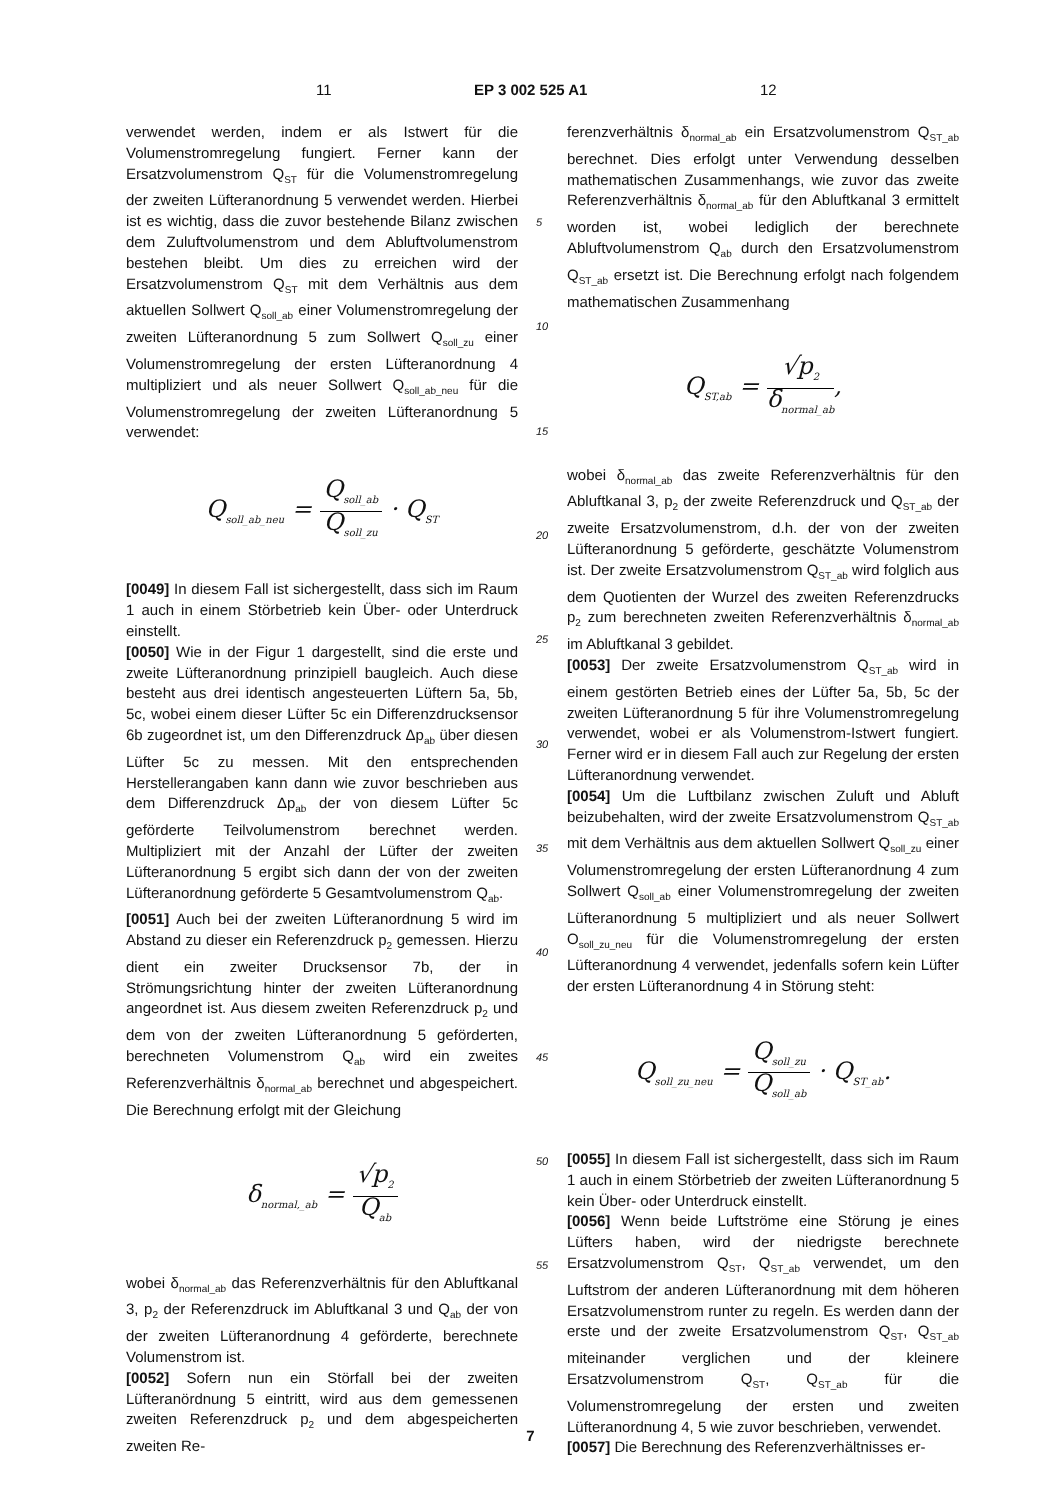11 EP 3 002 525 A1 12
verwendet werden, indem er als Istwert für die Volumenstromregelung fungiert. Ferner kann der Ersatzvolumenstrom Q<sub>ST</sub> für die Volumenstromregelung der zweiten Lüfteranordnung 5 verwendet werden. Hierbei ist es wichtig, dass die zuvor bestehende Bilanz zwischen dem Zuluftvolumenstrom und dem Abluftvolumenstrom bestehen bleibt. Um dies zu erreichen wird der Ersatzvolumenstrom Q<sub>ST</sub> mit dem Verhältnis aus dem aktuellen Sollwert Q<sub>soll_ab</sub> einer Volumenstromregelung der zweiten Lüfteranordnung 5 zum Sollwert Q<sub>soll_zu</sub> einer Volumenstromregelung der ersten Lüfteranordnung 4 multipliziert und als neuer Sollwert Q<sub>soll_ab_neu</sub> für die Volumenstromregelung der zweiten Lüfteranordnung 5 verwendet:
Q<sub>soll_ab_neu</sub> = Q<sub>soll_ab</sub> Q<sub>soll_zu</sub> · Q<sub>ST</sub>
[0049] In diesem Fall ist sichergestellt, dass sich im Raum 1 auch in einem Störbetrieb kein Über- oder Unterdruck einstellt.
[0050] Wie in der Figur 1 dargestellt, sind die erste und zweite Lüfteranordnung prinzipiell baugleich. Auch diese besteht aus drei identisch angesteuerten Lüftern 5a, 5b, 5c, wobei einem dieser Lüfter 5c ein Differenzdrucksensor 6b zugeordnet ist, um den Differenzdruck Δp<sub>ab</sub> über diesen Lüfter 5c zu messen. Mit den entsprechenden Herstellerangaben kann dann wie zuvor beschrieben aus dem Differenzdruck Δp<sub>ab</sub> der von diesem Lüfter 5c geförderte Teilvolumenstrom berechnet werden. Multipliziert mit der Anzahl der Lüfter der zweiten Lüfteranordnung 5 ergibt sich dann der von der zweiten Lüfteranordnung geförderte 5 Gesamtvolumenstrom Q<sub>ab</sub>.
[0051] Auch bei der zweiten Lüfteranordnung 5 wird im Abstand zu dieser ein Referenzdruck p<sub>2</sub> gemessen. Hierzu dient ein zweiter Drucksensor 7b, der in Strömungsrichtung hinter der zweiten Lüfteranordnung angeordnet ist. Aus diesem zweiten Referenzdruck p<sub>2</sub> und dem von der zweiten Lüfteranordnung 5 geförderten, berechneten Volumenstrom Q<sub>ab</sub> wird ein zweites Referenzverhältnis δ<sub>normal_ab</sub> berechnet und abgespeichert. Die Berechnung erfolgt mit der Gleichung
δ<sub>normal,_ab</sub> = √p<sub>2</sub> Q<sub>ab</sub>
wobei δ<sub>normal_ab</sub> das Referenzverhältnis für den Abluftkanal 3, p<sub>2</sub> der Referenzdruck im Abluftkanal 3 und Q<sub>ab</sub> der von der zweiten Lüfteranordnung 4 geförderte, berechnete Volumenstrom ist.
[0052] Sofern nun ein Störfall bei der zweiten Lüfteranördnung 5 eintritt, wird aus dem gemessenen zweiten Referenzdruck p<sub>2</sub> und dem abgespeicherten zweiten Re-
5
10
15
20
25
30
35
40
45
50
55
ferenzverhältnis δ<sub>normal_ab</sub> ein Ersatzvolumenstrom Q<sub>ST_ab</sub> berechnet. Dies erfolgt unter Verwendung desselben mathematischen Zusammenhangs, wie zuvor das zweite Referenzverhältnis δ<sub>normal_ab</sub> für den Abluftkanal 3 ermittelt worden ist, wobei lediglich der berechnete Abluftvolumenstrom Q<sub>ab</sub> durch den Ersatzvolumenstrom Q<sub>ST_ab</sub> ersetzt ist. Die Berechnung erfolgt nach folgendem mathematischen Zusammenhang
Q<sub>ST,ab</sub> = √p<sub>2</sub> δ<sub>normal_ab</sub>,
wobei δ<sub>normal_ab</sub> das zweite Referenzverhältnis für den Abluftkanal 3, p<sub>2</sub> der zweite Referenzdruck und Q<sub>ST_ab</sub> der zweite Ersatzvolumenstrom, d.h. der von der zweiten Lüfteranordnung 5 geförderte, geschätzte Volumenstrom ist. Der zweite Ersatzvolumenstrom Q<sub>ST_ab</sub> wird folglich aus dem Quotienten der Wurzel des zweiten Referenzdrucks p<sub>2</sub> zum berechneten zweiten Referenzverhältnis δ<sub>normal_ab</sub> im Abluftkanal 3 gebildet.
[0053] Der zweite Ersatzvolumenstrom Q<sub>ST_ab</sub> wird in einem gestörten Betrieb eines der Lüfter 5a, 5b, 5c der zweiten Lüfteranordnung 5 für ihre Volumenstromregelung verwendet, wobei er als Volumenstrom-Istwert fungiert. Ferner wird er in diesem Fall auch zur Regelung der ersten Lüfteranordnung verwendet.
[0054] Um die Luftbilanz zwischen Zuluft und Abluft beizubehalten, wird der zweite Ersatzvolumenstrom Q<sub>ST_ab</sub> mit dem Verhältnis aus dem aktuellen Sollwert Q<sub>soll_zu</sub> einer Volumenstromregelung der ersten Lüfteranordnung 4 zum Sollwert Q<sub>soll_ab</sub> einer Volumenstromregelung der zweiten Lüfteranordnung 5 multipliziert und als neuer Sollwert O<sub>soll_zu_neu</sub> für die Volumenstromregelung der ersten Lüfteranordnung 4 verwendet, jedenfalls sofern kein Lüfter der ersten Lüfteranordnung 4 in Störung steht:
Q<sub>soll_zu_neu</sub> = Q<sub>soll_zu</sub> Q<sub>soll_ab</sub> · Q<sub>ST_ab</sub>.
[0055] In diesem Fall ist sichergestellt, dass sich im Raum 1 auch in einem Störbetrieb der zweiten Lüfteranordnung 5 kein Über- oder Unterdruck einstellt.
[0056] Wenn beide Luftströme eine Störung je eines Lüfters haben, wird der niedrigste berechnete Ersatzvolumenstrom Q<sub>ST</sub>, Q<sub>ST_ab</sub> verwendet, um den Luftstrom der anderen Lüfteranordnung mit dem höheren Ersatzvolumenstrom runter zu regeln. Es werden dann der erste und der zweite Ersatzvolumenstrom Q<sub>ST</sub>, Q<sub>ST_ab</sub> miteinander verglichen und der kleinere Ersatzvolumenstrom Q<sub>ST</sub>, Q<sub>ST_ab</sub> für die Volumenstromregelung der ersten und zweiten Lüfteranordnung 4, 5 wie zuvor beschrieben, verwendet.
[0057] Die Berechnung des Referenzverhältnisses er-
7